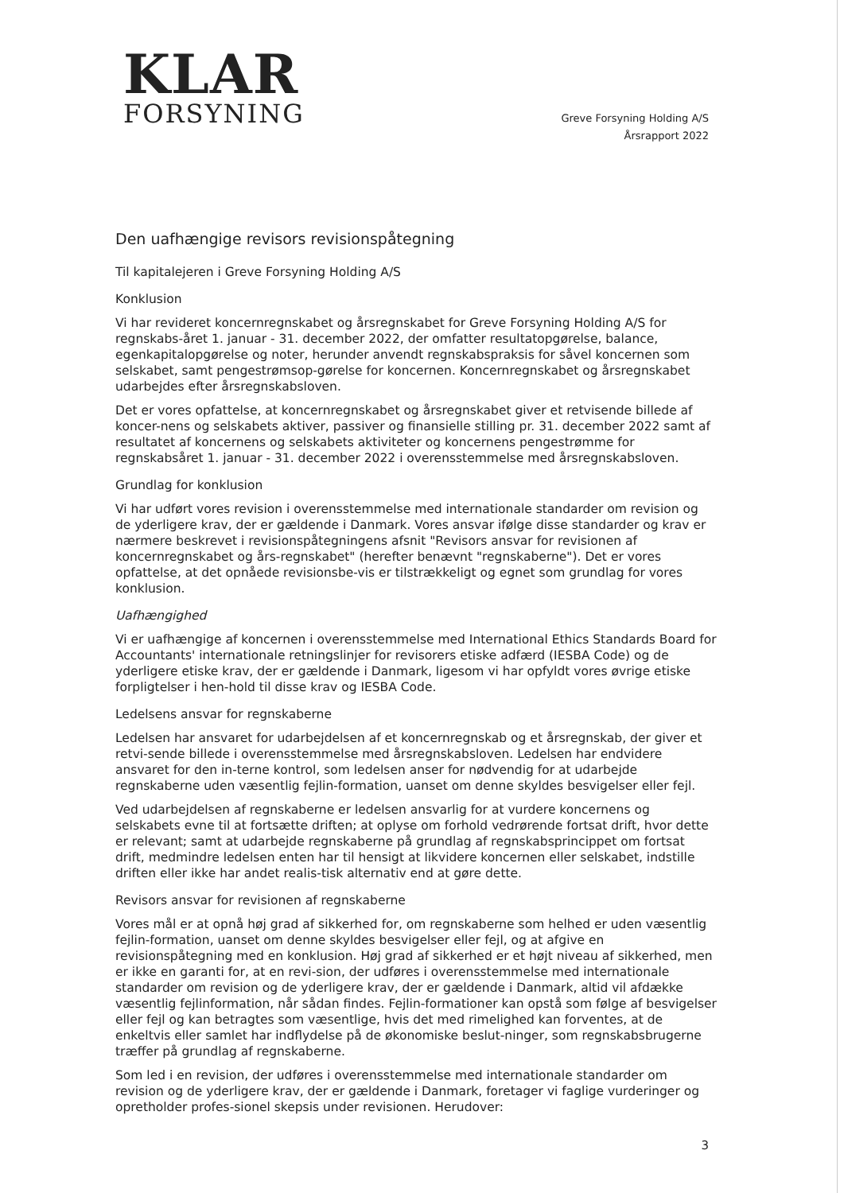KLAR
FORSYNING
Greve Forsyning Holding A/S
Årsrapport 2022
Den uafhængige revisors revisionspåtegning
Til kapitalejeren i Greve Forsyning Holding A/S
Konklusion
Vi har revideret koncernregnskabet og årsregnskabet for Greve Forsyning Holding A/S for regnskabs-året 1. januar - 31. december 2022, der omfatter resultatopgørelse, balance, egenkapitalopgørelse og noter, herunder anvendt regnskabspraksis for såvel koncernen som selskabet, samt pengestrømsop-gørelse for koncernen. Koncernregnskabet og årsregnskabet udarbejdes efter årsregnskabsloven.
Det er vores opfattelse, at koncernregnskabet og årsregnskabet giver et retvisende billede af koncer-nens og selskabets aktiver, passiver og finansielle stilling pr. 31. december 2022 samt af resultatet af koncernens og selskabets aktiviteter og koncernens pengestrømme for regnskabsåret 1. januar - 31. december 2022 i overensstemmelse med årsregnskabsloven.
Grundlag for konklusion
Vi har udført vores revision i overensstemmelse med internationale standarder om revision og de yderligere krav, der er gældende i Danmark. Vores ansvar ifølge disse standarder og krav er nærmere beskrevet i revisionspåtegningens afsnit "Revisors ansvar for revisionen af koncernregnskabet og års-regnskabet" (herefter benævnt "regnskaberne"). Det er vores opfattelse, at det opnåede revisionsbe-vis er tilstrækkeligt og egnet som grundlag for vores konklusion.
Uafhængighed
Vi er uafhængige af koncernen i overensstemmelse med International Ethics Standards Board for Accountants' internationale retningslinjer for revisorers etiske adfærd (IESBA Code) og de yderligere etiske krav, der er gældende i Danmark, ligesom vi har opfyldt vores øvrige etiske forpligtelser i hen-hold til disse krav og IESBA Code.
Ledelsens ansvar for regnskaberne
Ledelsen har ansvaret for udarbejdelsen af et koncernregnskab og et årsregnskab, der giver et retvi-sende billede i overensstemmelse med årsregnskabsloven. Ledelsen har endvidere ansvaret for den in-terne kontrol, som ledelsen anser for nødvendig for at udarbejde regnskaberne uden væsentlig fejlin-formation, uanset om denne skyldes besvigelser eller fejl.
Ved udarbejdelsen af regnskaberne er ledelsen ansvarlig for at vurdere koncernens og selskabets evne til at fortsætte driften; at oplyse om forhold vedrørende fortsat drift, hvor dette er relevant; samt at udarbejde regnskaberne på grundlag af regnskabsprincippet om fortsat drift, medmindre ledelsen enten har til hensigt at likvidere koncernen eller selskabet, indstille driften eller ikke har andet realis-tisk alternativ end at gøre dette.
Revisors ansvar for revisionen af regnskaberne
Vores mål er at opnå høj grad af sikkerhed for, om regnskaberne som helhed er uden væsentlig fejlin-formation, uanset om denne skyldes besvigelser eller fejl, og at afgive en revisionspåtegning med en konklusion. Høj grad af sikkerhed er et højt niveau af sikkerhed, men er ikke en garanti for, at en revi-sion, der udføres i overensstemmelse med internationale standarder om revision og de yderligere krav, der er gældende i Danmark, altid vil afdække væsentlig fejlinformation, når sådan findes. Fejlin-formationer kan opstå som følge af besvigelser eller fejl og kan betragtes som væsentlige, hvis det med rimelighed kan forventes, at de enkeltvis eller samlet har indflydelse på de økonomiske beslut-ninger, som regnskabsbrugerne træffer på grundlag af regnskaberne.
Som led i en revision, der udføres i overensstemmelse med internationale standarder om revision og de yderligere krav, der er gældende i Danmark, foretager vi faglige vurderinger og opretholder profes-sionel skepsis under revisionen. Herudover:
3